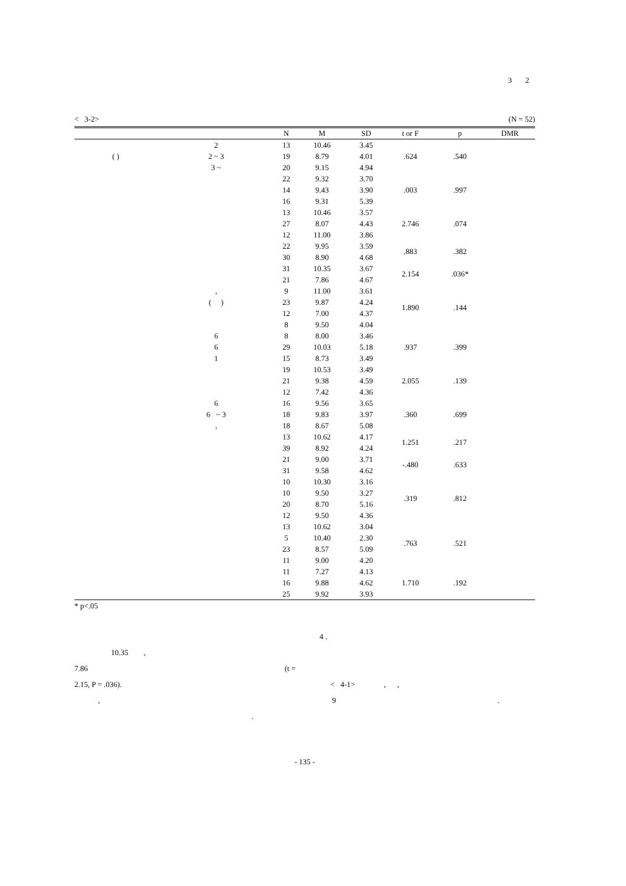3 2
< 3-2> (N = 52)
| | | N | M | SD | t or F | p | DMR |
| --- | --- | --- | --- | --- | --- | --- | --- |
| | 2 | 13 | 10.46 | 3.45 | .624 | .540 | |
| ( ) | 2 ~ 3 | 19 | 8.79 | 4.01 | | | |
| | 3 ~ | 20 | 9.15 | 4.94 | | | |
| | | 22 | 9.32 | 3.70 | .003 | .997 | |
| | | 14 | 9.43 | 3.90 | | | |
| | | 16 | 9.31 | 5.39 | | | |
| | | 13 | 10.46 | 3.57 | 2.746 | .074 | |
| | | 27 | 8.07 | 4.43 | | | |
| | | 12 | 11.00 | 3.86 | | | |
| | | 22 | 9.95 | 3.59 | .883 | .382 | |
| | | 30 | 8.90 | 4.68 | | | |
| | | 31 | 10.35 | 3.67 | 2.154 | .036* | |
| | | 21 | 7.86 | 4.67 | | | |
| | , | 9 | 11.00 | 3.61 | 1.890 | .144 | |
| | ( ) | 23 | 9.87 | 4.24 | | | |
| | | 12 | 7.00 | 4.37 | | | |
| | | 8 | 9.50 | 4.04 | | | |
| | 6 | 8 | 8.00 | 3.46 | .937 | .399 | |
| | 6 | 29 | 10.03 | 5.18 | | | |
| | 1 | 15 | 8.73 | 3.49 | | | |
| | | 19 | 10.53 | 3.49 | 2.055 | .139 | |
| | | 21 | 9.38 | 4.59 | | | |
| | | 12 | 7.42 | 4.36 | | | |
| | 6 | 16 | 9.56 | 3.65 | .360 | .699 | |
| | 6 ~ 3 | 18 | 9.83 | 3.97 | | | |
| | , | 18 | 8.67 | 5.08 | | | |
| | | 13 | 10.62 | 4.17 | 1.251 | .217 | |
| | | 39 | 8.92 | 4.24 | | | |
| | | 21 | 9.00 | 3.71 | -.480 | .633 | |
| | | 31 | 9.58 | 4.62 | | | |
| | | 10 | 10.30 | 3.16 | .319 | .812 | |
| | | 10 | 9.50 | 3.27 | | | |
| | | 20 | 8.70 | 5.16 | | | |
| | | 12 | 9.50 | 4.36 | | | |
| | | 13 | 10.62 | 3.04 | .763 | .521 | |
| | | 5 | 10.40 | 2.30 | | | |
| | | 23 | 8.57 | 5.09 | | | |
| | | 11 | 9.00 | 4.20 | | | |
| | | 11 | 7.27 | 4.13 | 1.710 | .192 | |
| | | 16 | 9.88 | 4.62 | | | |
| | | 25 | 9.92 | 3.93 | | | |
* p<.05
4 .
10.35 ,
7.86 (t =
2.15, P = .036). < 4-1> , ,
, 9 .
.
- 135 -